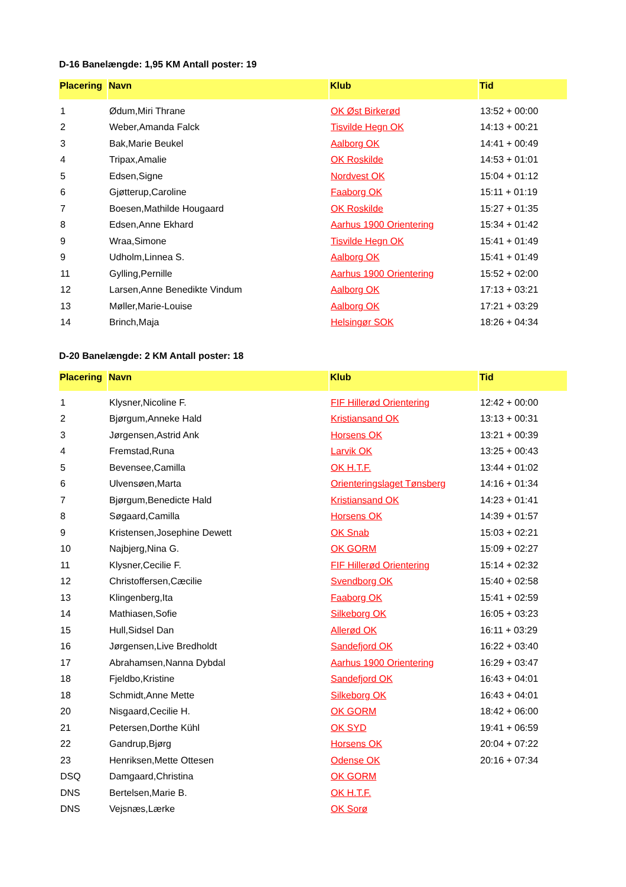D-16 Banelængde: 1,95 KM Antall poster: 19
| Placering | Navn | Klub | Tid |
| --- | --- | --- | --- |
| 1 | Ødum,Miri Thrane | OK Øst Birkerød | 13:52 + 00:00 |
| 2 | Weber,Amanda Falck | Tisvilde Hegn OK | 14:13 + 00:21 |
| 3 | Bak,Marie Beukel | Aalborg OK | 14:41 + 00:49 |
| 4 | Tripax,Amalie | OK Roskilde | 14:53 + 01:01 |
| 5 | Edsen,Signe | Nordvest OK | 15:04 + 01:12 |
| 6 | Gjøtterup,Caroline | Faaborg OK | 15:11 + 01:19 |
| 7 | Boesen,Mathilde Hougaard | OK Roskilde | 15:27 + 01:35 |
| 8 | Edsen,Anne Ekhard | Aarhus 1900 Orientering | 15:34 + 01:42 |
| 9 | Wraa,Simone | Tisvilde Hegn OK | 15:41 + 01:49 |
| 9 | Udholm,Linnea S. | Aalborg OK | 15:41 + 01:49 |
| 11 | Gylling,Pernille | Aarhus 1900 Orientering | 15:52 + 02:00 |
| 12 | Larsen,Anne Benedikte Vindum | Aalborg OK | 17:13 + 03:21 |
| 13 | Møller,Marie-Louise | Aalborg OK | 17:21 + 03:29 |
| 14 | Brinch,Maja | Helsingør SOK | 18:26 + 04:34 |
D-20 Banelængde: 2 KM Antall poster: 18
| Placering | Navn | Klub | Tid |
| --- | --- | --- | --- |
| 1 | Klysner,Nicoline F. | FIF Hillerød Orientering | 12:42 + 00:00 |
| 2 | Bjørgum,Anneke Hald | Kristiansand OK | 13:13 + 00:31 |
| 3 | Jørgensen,Astrid Ank | Horsens OK | 13:21 + 00:39 |
| 4 | Fremstad,Runa | Larvik OK | 13:25 + 00:43 |
| 5 | Bevensee,Camilla | OK H.T.F. | 13:44 + 01:02 |
| 6 | Ulvensøen,Marta | Orienteringslaget Tønsberg | 14:16 + 01:34 |
| 7 | Bjørgum,Benedicte Hald | Kristiansand OK | 14:23 + 01:41 |
| 8 | Søgaard,Camilla | Horsens OK | 14:39 + 01:57 |
| 9 | Kristensen,Josephine Dewett | OK Snab | 15:03 + 02:21 |
| 10 | Najbjerg,Nina G. | OK GORM | 15:09 + 02:27 |
| 11 | Klysner,Cecilie F. | FIF Hillerød Orientering | 15:14 + 02:32 |
| 12 | Christoffersen,Cæcilie | Svendborg OK | 15:40 + 02:58 |
| 13 | Klingenberg,Ita | Faaborg OK | 15:41 + 02:59 |
| 14 | Mathiasen,Sofie | Silkeborg OK | 16:05 + 03:23 |
| 15 | Hull,Sidsel Dan | Allerød OK | 16:11 + 03:29 |
| 16 | Jørgensen,Live Bredholdt | Sandefjord OK | 16:22 + 03:40 |
| 17 | Abrahamsen,Nanna Dybdal | Aarhus 1900 Orientering | 16:29 + 03:47 |
| 18 | Fjeldbo,Kristine | Sandefjord OK | 16:43 + 04:01 |
| 18 | Schmidt,Anne Mette | Silkeborg OK | 16:43 + 04:01 |
| 20 | Nisgaard,Cecilie H. | OK GORM | 18:42 + 06:00 |
| 21 | Petersen,Dorthe Kühl | OK SYD | 19:41 + 06:59 |
| 22 | Gandrup,Bjørg | Horsens OK | 20:04 + 07:22 |
| 23 | Henriksen,Mette Ottesen | Odense OK | 20:16 + 07:34 |
| DSQ | Damgaard,Christina | OK GORM | |
| DNS | Bertelsen,Marie B. | OK H.T.F. | |
| DNS | Vejsnæs,Lærke | OK Sorø | |